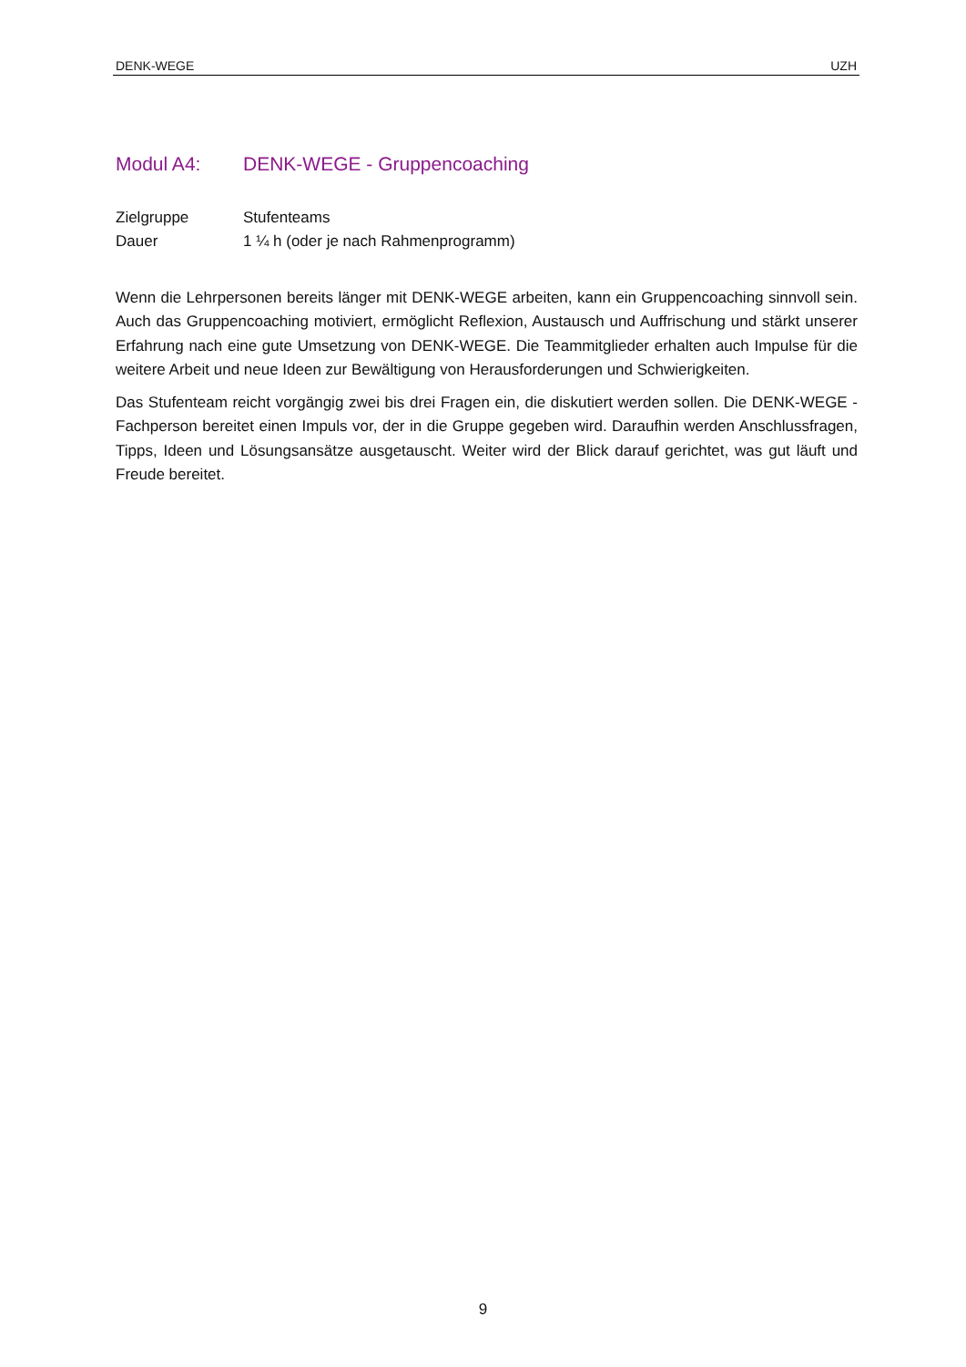DENK-WEGE UZH
Modul A4: DENK-WEGE - Gruppencoaching
Zielgruppe Stufenteams
Dauer 1 ¼ h (oder je nach Rahmenprogramm)
Wenn die Lehrpersonen bereits länger mit DENK-WEGE arbeiten, kann ein Gruppencoaching sinnvoll sein. Auch das Gruppencoaching motiviert, ermöglicht Reflexion, Austausch und Auf­frischung und stärkt unserer Erfahrung nach eine gute Umsetzung von DENK-WEGE. Die Team­mitglieder erhalten auch Impulse für die weitere Arbeit und neue Ideen zur Bewältigung von Herausforderungen und Schwierigkeiten.
Das Stufenteam reicht vorgängig zwei bis drei Fragen ein, die diskutiert werden sollen. Die DENK-WEGE - Fachperson bereitet einen Impuls vor, der in die Gruppe gegeben wird. Darauf­hin werden Anschlussfragen, Tipps, Ideen und Lösungsansätze ausgetauscht. Weiter wird der Blick darauf gerichtet, was gut läuft und Freude bereitet.
9